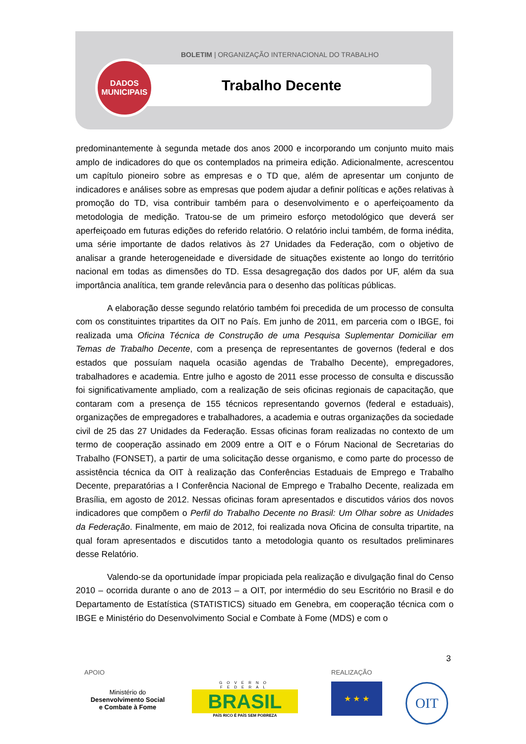BOLETIM | ORGANIZAÇÃO INTERNACIONAL DO TRABALHO
DADOS
MUNICIPAIS
Trabalho Decente
predominantemente à segunda metade dos anos 2000 e incorporando um conjunto muito mais amplo de indicadores do que os contemplados na primeira edição. Adicionalmente, acrescentou um capítulo pioneiro sobre as empresas e o TD que, além de apresentar um conjunto de indicadores e análises sobre as empresas que podem ajudar a definir políticas e ações relativas à promoção do TD, visa contribuir também para o desenvolvimento e o aperfeiçoamento da metodologia de medição. Tratou-se de um primeiro esforço metodológico que deverá ser aperfeiçoado em futuras edições do referido relatório. O relatório inclui também, de forma inédita, uma série importante de dados relativos às 27 Unidades da Federação, com o objetivo de analisar a grande heterogeneidade e diversidade de situações existente ao longo do território nacional em todas as dimensões do TD. Essa desagregação dos dados por UF, além da sua importância analítica, tem grande relevância para o desenho das políticas públicas.
A elaboração desse segundo relatório também foi precedida de um processo de consulta com os constituintes tripartites da OIT no País. Em junho de 2011, em parceria com o IBGE, foi realizada uma Oficina Técnica de Construção de uma Pesquisa Suplementar Domiciliar em Temas de Trabalho Decente, com a presença de representantes de governos (federal e dos estados que possuíam naquela ocasião agendas de Trabalho Decente), empregadores, trabalhadores e academia. Entre julho e agosto de 2011 esse processo de consulta e discussão foi significativamente ampliado, com a realização de seis oficinas regionais de capacitação, que contaram com a presença de 155 técnicos representando governos (federal e estaduais), organizações de empregadores e trabalhadores, a academia e outras organizações da sociedade civil de 25 das 27 Unidades da Federação. Essas oficinas foram realizadas no contexto de um termo de cooperação assinado em 2009 entre a OIT e o Fórum Nacional de Secretarias do Trabalho (FONSET), a partir de uma solicitação desse organismo, e como parte do processo de assistência técnica da OIT à realização das Conferências Estaduais de Emprego e Trabalho Decente, preparatórias a I Conferência Nacional de Emprego e Trabalho Decente, realizada em Brasília, em agosto de 2012. Nessas oficinas foram apresentados e discutidos vários dos novos indicadores que compõem o Perfil do Trabalho Decente no Brasil: Um Olhar sobre as Unidades da Federação. Finalmente, em maio de 2012, foi realizada nova Oficina de consulta tripartite, na qual foram apresentados e discutidos tanto a metodologia quanto os resultados preliminares desse Relatório.
Valendo-se da oportunidade ímpar propiciada pela realização e divulgação final do Censo 2010 – ocorrida durante o ano de 2013 – a OIT, por intermédio do seu Escritório no Brasil e do Departamento de Estatística (STATISTICS) situado em Genebra, em cooperação técnica com o IBGE e Ministério do Desenvolvimento Social e Combate à Fome (MDS) e com o
3
APOIO REALIZAÇÃO
Ministério do
Desenvolvimento Social
e Combate à Fome
GOVERNO FEDERAL
BRASIL
PAÍS RICO É PAÍS SEM POBREZA
★ ★ ★ OIT